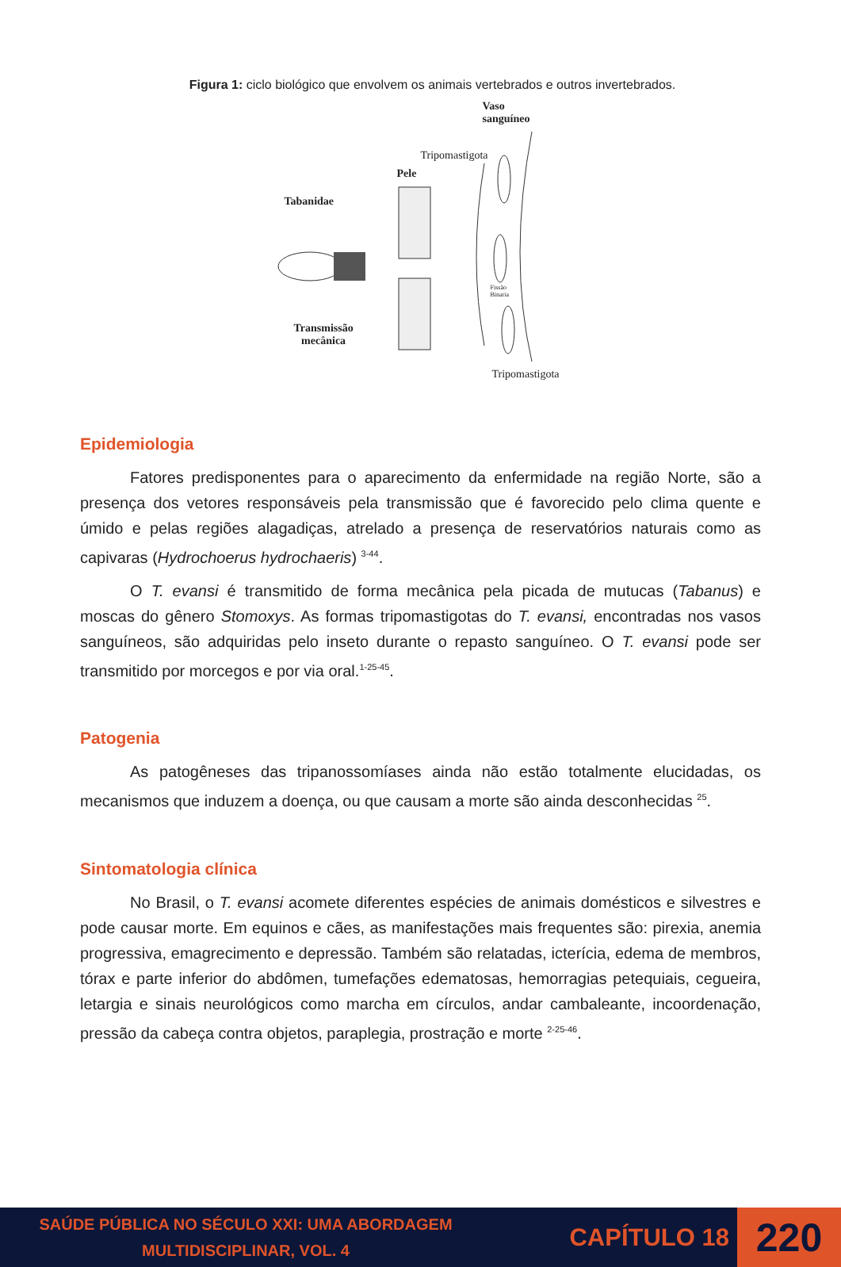Figura 1: ciclo biológico que envolvem os animais vertebrados e outros invertebrados.
Vaso
sanguíneo
Tripomastigota
Pele
Tabanidae
Fissão
Binaria
Transmissão
mecânica
Tripomastigota
Epidemiologia
Fatores predisponentes para o aparecimento da enfermidade na região Norte, são a presença dos vetores responsáveis pela transmissão que é favorecido pelo clima quente e úmido e pelas regiões alagadiças, atrelado a presença de reservatórios naturais como as capivaras (Hydrochoerus hydrochaeris) <sup>3-44</sup>.
O T. evansi é transmitido de forma mecânica pela picada de mutucas (Tabanus) e moscas do gênero Stomoxys. As formas tripomastigotas do T. evansi, encontradas nos vasos sanguíneos, são adquiridas pelo inseto durante o repasto sanguíneo. O T. evansi pode ser transmitido por morcegos e por via oral.<sup>1-25-45</sup>.
Patogenia
As patogêneses das tripanossomíases ainda não estão totalmente elucidadas, os mecanismos que induzem a doença, ou que causam a morte são ainda desconhecidas <sup>25</sup>.
Sintomatologia clínica
No Brasil, o T. evansi acomete diferentes espécies de animais domésticos e silvestres e pode causar morte. Em equinos e cães, as manifestações mais frequentes são: pirexia, anemia progressiva, emagrecimento e depressão. Também são relatadas, icterícia, edema de membros, tórax e parte inferior do abdômen, tumefações edematosas, hemorragias petequiais, cegueira, letargia e sinais neurológicos como marcha em círculos, andar cambaleante, incoordenação, pressão da cabeça contra objetos, paraplegia, prostração e morte <sup>2-25-46</sup>.
SAÚDE PÚBLICA NO SÉCULO XXI: UMA ABORDAGEM
MULTIDISCIPLINAR, VOL. 4
CAPÍTULO 18
220